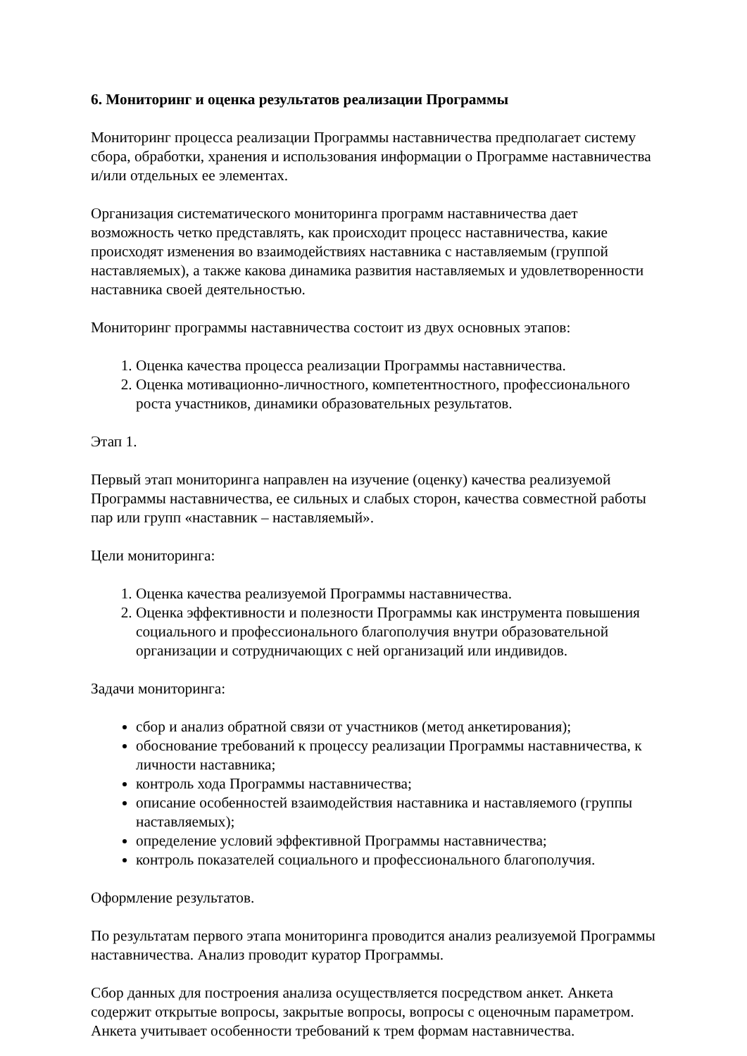6. Мониторинг и оценка результатов реализации Программы
Мониторинг процесса реализации Программы наставничества предполагает систему сбора, обработки, хранения и использования информации о Программе наставничества и/или отдельных ее элементах.
Организация систематического мониторинга программ наставничества дает возможность четко представлять, как происходит процесс наставничества, какие происходят изменения во взаимодействиях наставника с наставляемым (группой наставляемых), а также какова динамика развития наставляемых и удовлетворенности наставника своей деятельностью.
Мониторинг программы наставничества состоит из двух основных этапов:
1. Оценка качества процесса реализации Программы наставничества.
2. Оценка мотивационно-личностного, компетентностного, профессионального роста участников, динамики образовательных результатов.
Этап 1.
Первый этап мониторинга направлен на изучение (оценку) качества реализуемой Программы наставничества, ее сильных и слабых сторон, качества совместной работы пар или групп «наставник – наставляемый».
Цели мониторинга:
1. Оценка качества реализуемой Программы наставничества.
2. Оценка эффективности и полезности Программы как инструмента повышения социального и профессионального благополучия внутри образовательной организации и сотрудничающих с ней организаций или индивидов.
Задачи мониторинга:
сбор и анализ обратной связи от участников (метод анкетирования);
обоснование требований к процессу реализации Программы наставничества, к личности наставника;
контроль хода Программы наставничества;
описание особенностей взаимодействия наставника и наставляемого (группы наставляемых);
определение условий эффективной Программы наставничества;
контроль показателей социального и профессионального благополучия.
Оформление результатов.
По результатам первого этапа мониторинга проводится анализ реализуемой Программы наставничества. Анализ проводит куратор Программы.
Сбор данных для построения анализа осуществляется посредством анкет. Анкета содержит открытые вопросы, закрытые вопросы, вопросы с оценочным параметром. Анкета учитывает особенности требований к трем формам наставничества.